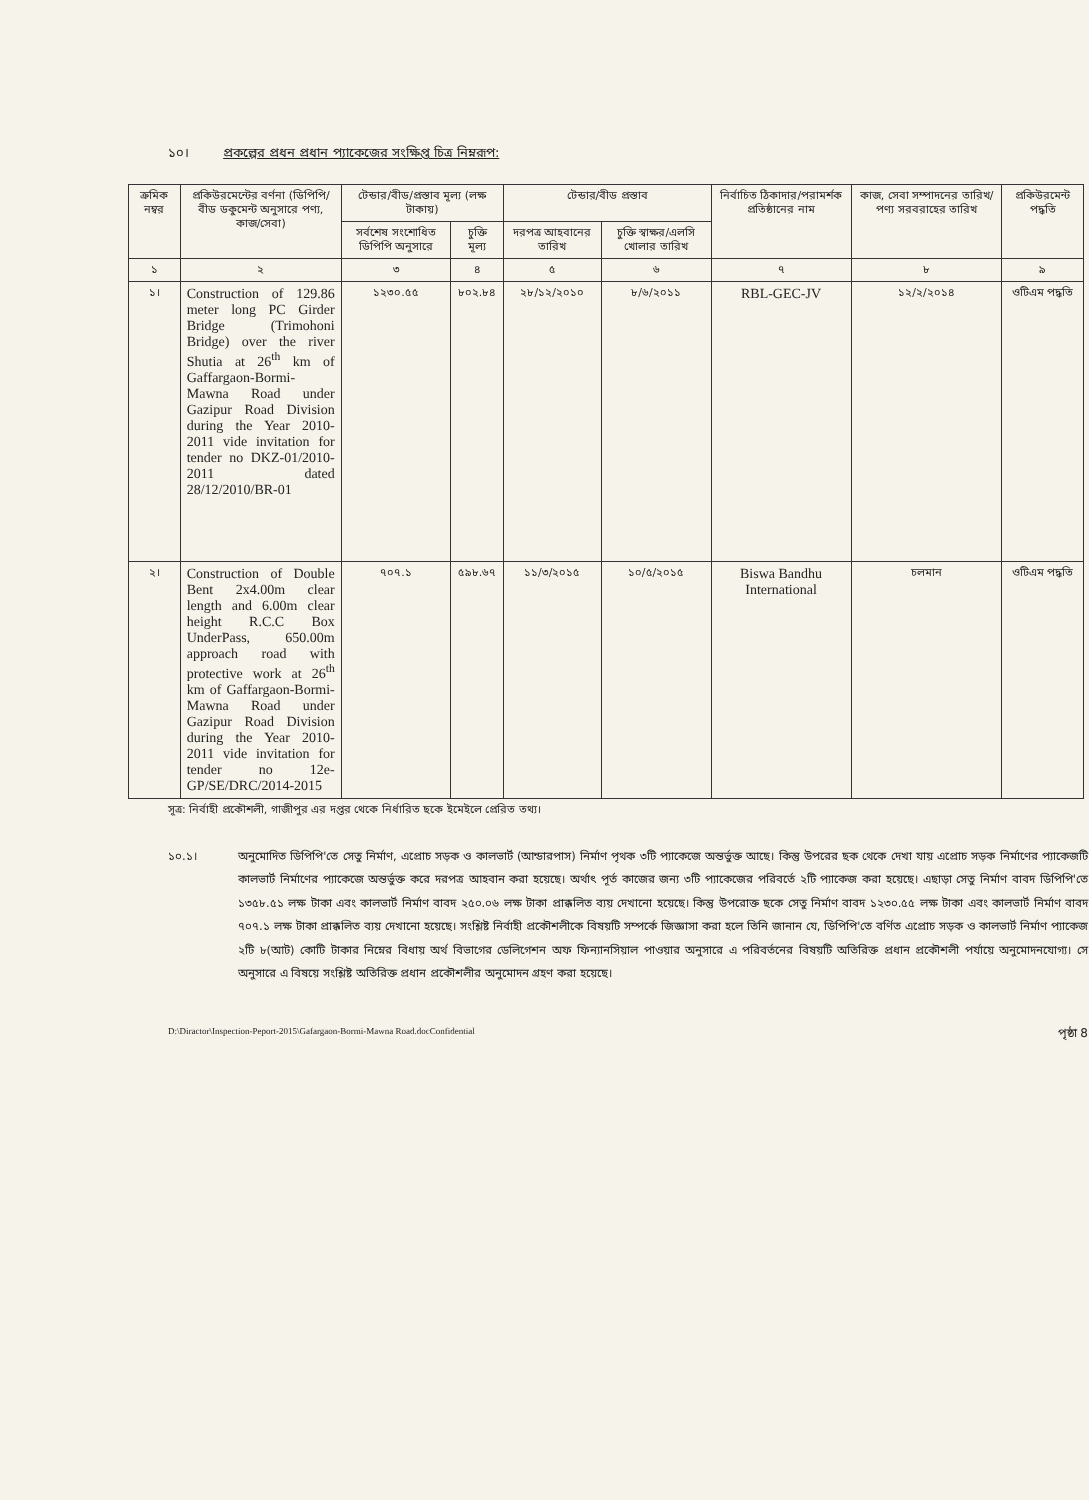১০। প্রকল্পের প্রধন প্রধান প্যাকেজের সংক্ষিপ্ত চিত্র নিম্নরূপ:
| ক্রমিক নম্বর | প্রকিউরমেন্টের বর্ণনা (ডিপিপি/বীড ডকুমেন্ট অনুসারে পণ্য, কাজ/সেবা) | টেন্ডার/বীড/প্রস্তাব মূল্য (লক্ষ টাকায়) | | টেন্ডার/বীড প্রস্তাব | | নির্বাচিত ঠিকাদার/পরামর্শক প্রতিষ্ঠানের নাম | কাজ, সেবা সম্পাদনের তারিখ/পণ্য সরবরাহের তারিখ | প্রকিউরমেন্ট পদ্ধতি |
| --- | --- | --- | --- | --- | --- | --- | --- | --- |
| | | সর্বশেষ সংশোধিত ডিপিপি অনুসারে | চুক্তি মূল্য | দরপত্র আহবানের তারিখ | চুক্তি স্বাক্ষর/এলসি খোলার তারিখ | | | |
| ১ | ২ | ৩ | ৪ | ৫ | ৬ | ৭ | ৮ | ৯ |
| ১। | Construction of 129.86 meter long PC Girder Bridge (Trimohoni Bridge) over the river Shutia at 26<sup>th</sup> km of Gaffargaon-Bormi-Mawna Road under Gazipur Road Division during the Year 2010-2011 vide invitation for tender no DKZ-01/2010-2011 dated 28/12/2010/BR-01 | ১২৩০.৫৫ | ৮০২.৮৪ | ২৮/১২/২০১০ | ৮/৬/২০১১ | RBL-GEC-JV | ১২/২/২০১৪ | ওটিএম পদ্ধতি |
| ২। | Construction of Double Bent 2x4.00m clear length and 6.00m clear height R.C.C Box UnderPass, 650.00m approach road with protective work at 26<sup>th</sup> km of Gaffargaon-Bormi-Mawna Road under Gazipur Road Division during the Year 2010-2011 vide invitation for tender no 12e-GP/SE/DRC/2014-2015 | ৭০৭.১ | ৫৯৮.৬৭ | ১১/৩/২০১৫ | ১০/৫/২০১৫ | Biswa Bandhu International | চলমান | ওটিএম পদ্ধতি |
সূত্র: নির্বাহী প্রকৌশলী, গাজীপুর এর দপ্তর থেকে নির্ধারিত ছকে ইমেইলে প্রেরিত তথ্য।
১০.১। অনুমোদিত ডিপিপি'তে সেতু নির্মাণ, এপ্রোচ সড়ক ও কালভার্ট (আন্ডারপাস) নির্মাণ পৃথক ৩টি প্যাকেজে অন্তর্ভুক্ত আছে। কিন্তু উপরের ছক থেকে দেখা যায় এপ্রোচ সড়ক নির্মাণের প্যাকেজটি কালভার্ট নির্মাণের প্যাকেজে অন্তর্ভুক্ত করে দরপত্র আহবান করা হয়েছে। অর্থাৎ পূর্ত কাজের জন্য ৩টি প্যাকেজের পরিবর্তে ২টি প্যাকেজ করা হয়েছে। এছাড়া সেতু নির্মাণ বাবদ ডিপিপি'তে ১৩৫৮.৫১ লক্ষ টাকা এবং কালভার্ট নির্মাণ বাবদ ২৫০.০৬ লক্ষ টাকা প্রাক্কলিত ব্যয় দেখানো হয়েছে। কিন্তু উপরোক্ত ছকে সেতু নির্মাণ বাবদ ১২৩০.৫৫ লক্ষ টাকা এবং কালভার্ট নির্মাণ বাবদ ৭০৭.১ লক্ষ টাকা প্রাক্কলিত ব্যয় দেখানো হয়েছে। সংশ্লিষ্ট নির্বাহী প্রকৌশলীকে বিষয়টি সম্পর্কে জিজ্ঞাসা করা হলে তিনি জানান যে, ডিপিপি'তে বর্ণিত এপ্রোচ সড়ক ও কালভার্ট নির্মাণ প্যাকেজ ২টি ৮(আট) কোটি টাকার নিম্নের বিধায় অর্থ বিভাগের ডেলিগেশন অফ ফিন্যানসিয়াল পাওয়ার অনুসারে এ পরিবর্তনের বিষয়টি অতিরিক্ত প্রধান প্রকৌশলী পর্যায়ে অনুমোদনযোগ্য। সে অনুসারে এ বিষয়ে সংশ্লিষ্ট অতিরিক্ত প্রধান প্রকৌশলীর অনুমোদন গ্রহণ করা হয়েছে।
D:\Diractor\Inspection-Peport-2015\Gafargaon-Bormi-Mawna Road.docConfidential পৃষ্ঠা 8